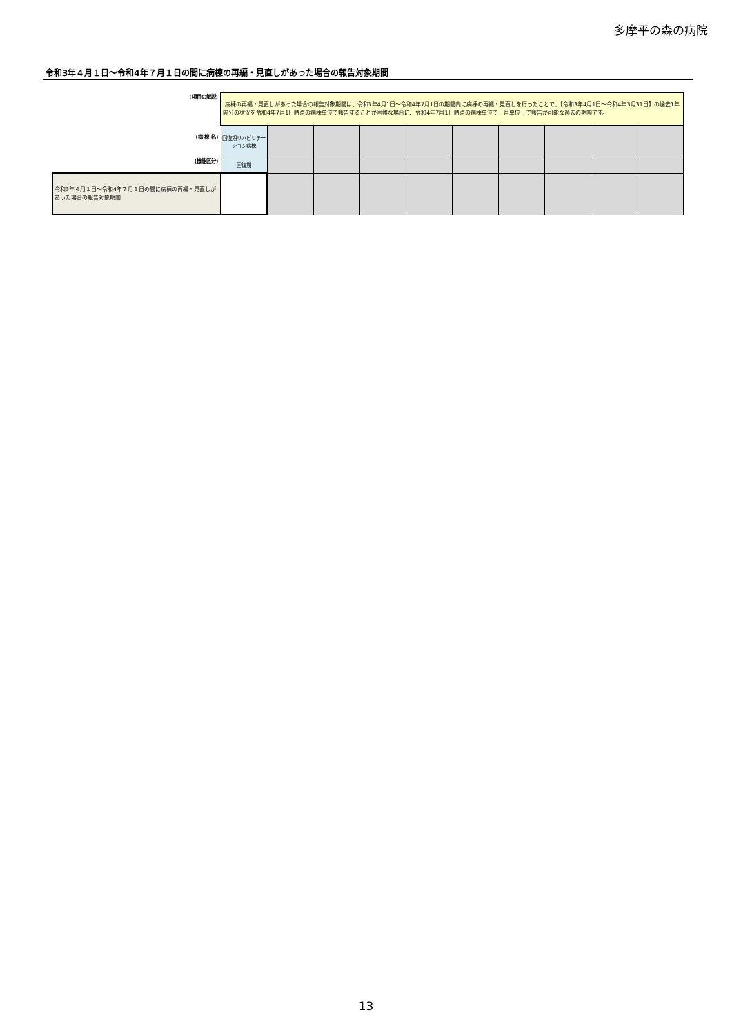多摩平の森の病院
令和3年４月１日～令和4年７月１日の間に病棟の再編・見直しがあった場合の報告対象期間
| (項目の解説) | 病棟の再編・見直しがあった場合の報告対象期間は、令和3年4月1日～令和4年7月1日の期間内に病棟の再編・見直しを行ったことで、【令和3年4月1日～令和4年3月31日】の過去1年間分の状況を令和4年7月1日時点の病棟単位で報告することが困難な場合に、令和4年7月1日時点の病棟単位で「月単位」で報告が可能な過去の期間です。 | | | | | | | | | |
| (病 棟 名) | 回復期リハビリテーション病棟 | | | | | | | | | |
| (機能区分) | 回復期 | | | | | | | | | |
| 令和3年４月１日～令和4年７月１日の間に病棟の再編・見直しがあった場合の報告対象期間 | | | | | | | | | | |
13